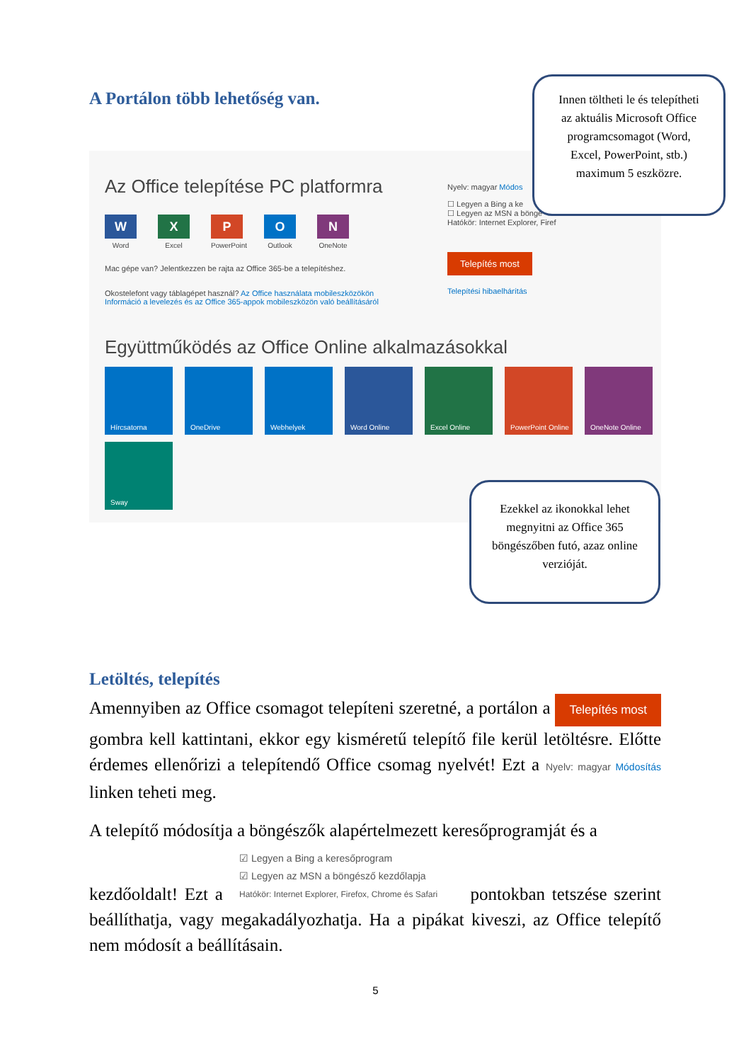A Portálon több lehetőség van.
Az Office telepítése PC platformra
W
Word
X
Excel
P
PowerPoint
O
Outlook
N
OneNote
Mac gépe van? Jelentkezzen be rajta az Office 365-be a telepítéshez.
Okostelefont vagy táblagépet használ? Az Office használata mobileszközökön
Információ a levelezés és az Office 365-appok mobileszközön való beállításáról
Nyelv: magyar Módos
☐ Legyen a Bing a ke
☐ Legyen az MSN a böngé
Hatókör: Internet Explorer, Firef
Telepítés most
Telepítési hibaelhárítás
Együttműködés az Office Online alkalmazásokkal
Hírcsatorna
OneDrive
Webhelyek
Word Online
Excel Online
PowerPoint Online
OneNote Online
Sway
Innen töltheti le és telepítheti az aktuális Microsoft Office programcsomagot (Word, Excel, PowerPoint, stb.) maximum 5 eszközre.
Ezekkel az ikonokkal lehet megnyitni az Office 365 böngészőben futó, azaz online verzióját.
Letöltés, telepítés
Amennyiben az Office csomagot telepíteni szeretné, a portálon a Telepítés most gombra kell kattintani, ekkor egy kisméretű telepítő file kerül letöltésre. Előtte érdemes ellenőrizi a telepítendő Office csomag nyelvét! Ezt a Nyelv: magyar Módosítás linken teheti meg.
A telepítő módosítja a böngészők alapértelmezett keresőprogramját és a
☑ Legyen a Bing a keresőprogram
☑ Legyen az MSN a böngésző kezdőlapja
Hatókör: Internet Explorer, Firefox, Chrome és Safari
kezdőoldalt! Ezt a pontokban tetszése szerint beállíthatja, vagy megakadályozhatja. Ha a pipákat kiveszi, az Office telepítő nem módosít a beállításain.
5